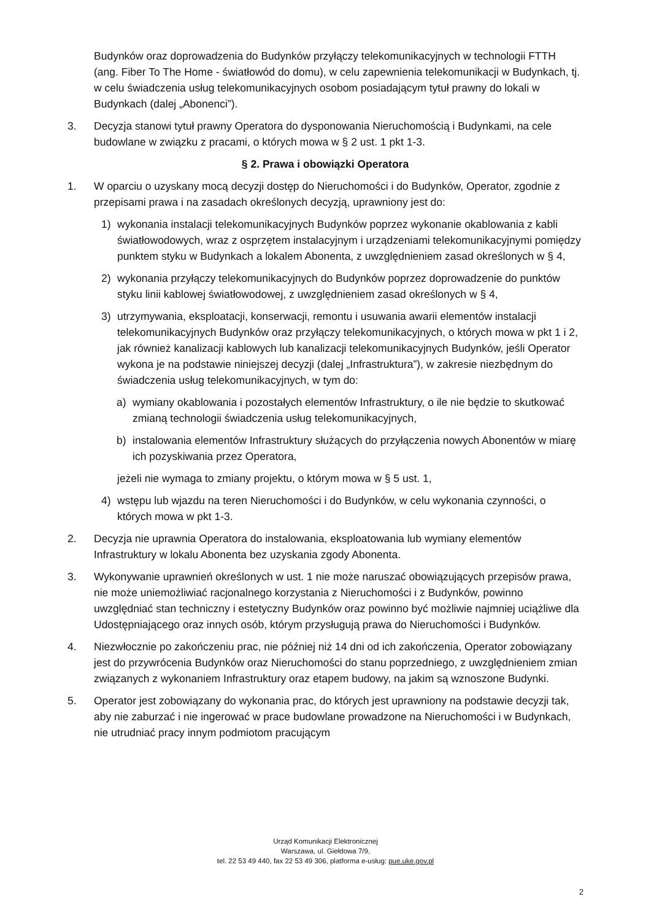Budynków oraz doprowadzenia do Budynków przyłączy telekomunikacyjnych w technologii FTTH (ang. Fiber To The Home - światłowód do domu), w celu zapewnienia telekomunikacji w Budynkach, tj. w celu świadczenia usług telekomunikacyjnych osobom posiadającym tytuł prawny do lokali w Budynkach (dalej „Abonenci”).
3. Decyzja stanowi tytuł prawny Operatora do dysponowania Nieruchomością i Budynkami, na cele budowlane w związku z pracami, o których mowa w § 2 ust. 1 pkt 1-3.
§ 2. Prawa i obowiązki Operatora
1. W oparciu o uzyskany mocą decyzji dostęp do Nieruchomości i do Budynków, Operator, zgodnie z przepisami prawa i na zasadach określonych decyzją, uprawniony jest do:
1) wykonania instalacji telekomunikacyjnych Budynków poprzez wykonanie okablowania z kabli światłowodowych, wraz z osprzętem instalacyjnym i urządzeniami telekomunikacyjnymi pomiędzy punktem styku w Budynkach a lokalem Abonenta, z uwzględnieniem zasad określonych w § 4,
2) wykonania przyłączy telekomunikacyjnych do Budynków poprzez doprowadzenie do punktów styku linii kablowej światłowodowej, z uwzględnieniem zasad określonych w § 4,
3) utrzymywania, eksploatacji, konserwacji, remontu i usuwania awarii elementów instalacji telekomunikacyjnych Budynków oraz przyłączy telekomunikacyjnych, o których mowa w pkt 1 i 2, jak również kanalizacji kablowych lub kanalizacji telekomunikacyjnych Budynków, jeśli Operator wykona je na podstawie niniejszej decyzji (dalej „Infrastruktura”), w zakresie niezbędnym do świadczenia usług telekomunikacyjnych, w tym do:
a) wymiany okablowania i pozostałych elementów Infrastruktury, o ile nie będzie to skutkować zmianą technologii świadczenia usług telekomunikacyjnych,
b) instalowania elementów Infrastruktury służących do przyłączenia nowych Abonentów w miarę ich pozyskiwania przez Operatora,
jeżeli nie wymaga to zmiany projektu, o którym mowa w § 5 ust. 1,
4) wstępu lub wjazdu na teren Nieruchomości i do Budynków, w celu wykonania czynności, o których mowa w pkt 1-3.
2. Decyzja nie uprawnia Operatora do instalowania, eksploatowania lub wymiany elementów Infrastruktury w lokalu Abonenta bez uzyskania zgody Abonenta.
3. Wykonywanie uprawnień określonych w ust. 1 nie może naruszać obowiązujących przepisów prawa, nie może uniemożliwiać racjonalnego korzystania z Nieruchomości i z Budynków, powinno uwzględniać stan techniczny i estetyczny Budynków oraz powinno być możliwie najmniej uciążliwe dla Udostępniającego oraz innych osób, którym przysługują prawa do Nieruchomości i Budynków.
4. Niezwłocznie po zakończeniu prac, nie później niż 14 dni od ich zakończenia, Operator zobowiązany jest do przywrócenia Budynków oraz Nieruchomości do stanu poprzedniego, z uwzględnieniem zmian związanych z wykonaniem Infrastruktury oraz etapem budowy, na jakim są wznoszone Budynki.
5. Operator jest zobowiązany do wykonania prac, do których jest uprawniony na podstawie decyzji tak, aby nie zaburzać i nie ingerować w prace budowlane prowadzone na Nieruchomości i w Budynkach, nie utrudniać pracy innym podmiotom pracującym
Urząd Komunikacji Elektronicznej
Warszawa, ul. Giełdowa 7/9,
tel. 22 53 49 440, fax 22 53 49 306, platforma e-usług: pue.uke.gov.pl
2